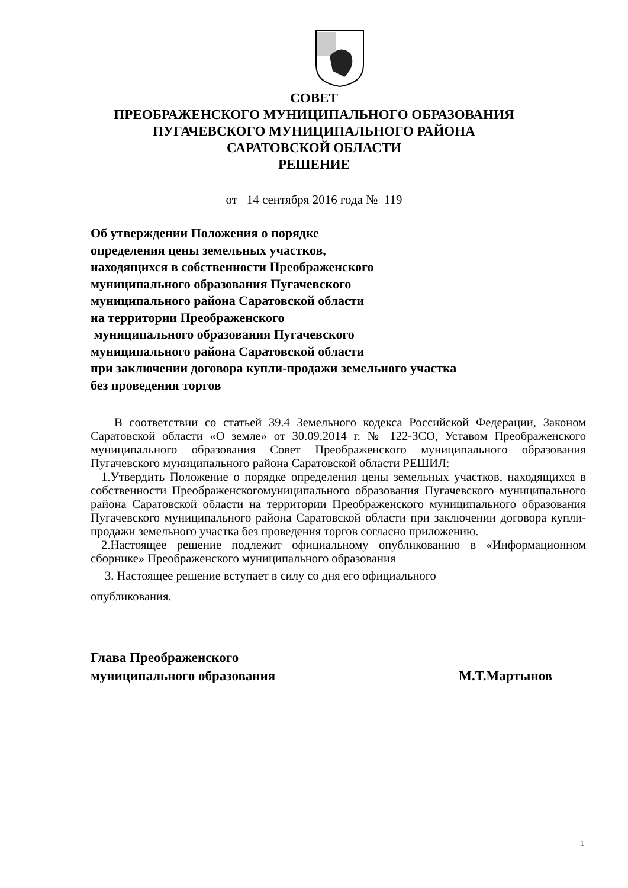СОВЕТ
ПРЕОБРАЖЕНСКОГО МУНИЦИПАЛЬНОГО ОБРАЗОВАНИЯ
ПУГАЧЕВСКОГО МУНИЦИПАЛЬНОГО РАЙОНА
САРАТОВСКОЙ ОБЛАСТИ
РЕШЕНИЕ
от 14 сентября 2016 года № 119
Об утверждении Положения о порядке
определения цены земельных участков,
находящихся в собственности Преображенского
муниципального образования Пугачевского
муниципального района Саратовской области
на территории Преображенского
муниципального образования Пугачевского
муниципального района Саратовской области
при заключении договора купли-продажи земельного участка
без проведения торгов
В соответствии со статьей 39.4 Земельного кодекса Российской Федерации, Законом Саратовской области «О земле» от 30.09.2014 г. № 122-ЗСО, Уставом Преображенского муниципального образования Совет Преображенского муниципального образования Пугачевского муниципального района Саратовской области РЕШИЛ:
1.Утвердить Положение о порядке определения цены земельных участков, находящихся в собственности Преображенскогомуниципального образования Пугачевского муниципального района Саратовской области на территории Преображенского муниципального образования Пугачевского муниципального района Саратовской области при заключении договора купли-продажи земельного участка без проведения торгов согласно приложению.
2.Настоящее решение подлежит официальному опубликованию в «Информационном сборнике» Преображенского муниципального образования
3. Настоящее решение вступает в силу со дня его официального
опубликования.
Глава Преображенского
муниципального образования М.Т.Мартынов
1